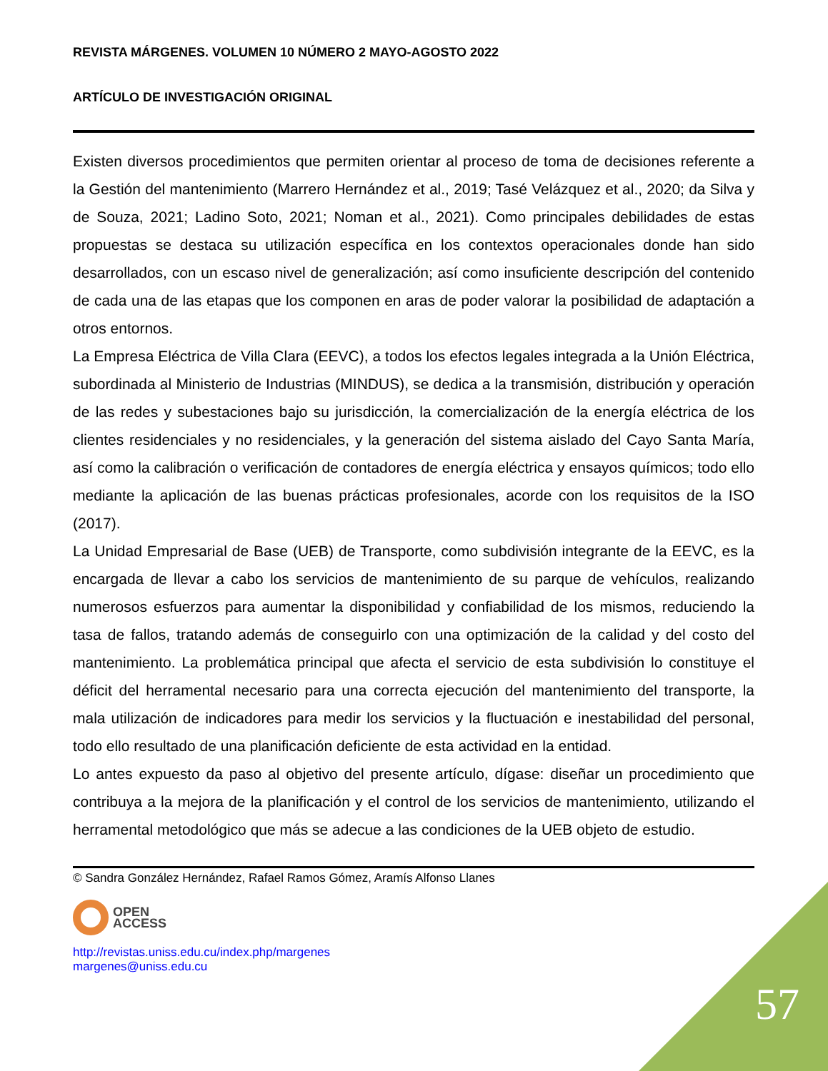REVISTA MÁRGENES. VOLUMEN 10 NÚMERO 2 MAYO-AGOSTO 2022
ARTÍCULO DE INVESTIGACIÓN ORIGINAL
Existen diversos procedimientos que permiten orientar al proceso de toma de decisiones referente a la Gestión del mantenimiento (Marrero Hernández et al., 2019; Tasé Velázquez et al., 2020; da Silva y de Souza, 2021; Ladino Soto, 2021; Noman et al., 2021). Como principales debilidades de estas propuestas se destaca su utilización específica en los contextos operacionales donde han sido desarrollados, con un escaso nivel de generalización; así como insuficiente descripción del contenido de cada una de las etapas que los componen en aras de poder valorar la posibilidad de adaptación a otros entornos.
La Empresa Eléctrica de Villa Clara (EEVC), a todos los efectos legales integrada a la Unión Eléctrica, subordinada al Ministerio de Industrias (MINDUS), se dedica a la transmisión, distribución y operación de las redes y subestaciones bajo su jurisdicción, la comercialización de la energía eléctrica de los clientes residenciales y no residenciales, y la generación del sistema aislado del Cayo Santa María, así como la calibración o verificación de contadores de energía eléctrica y ensayos químicos; todo ello mediante la aplicación de las buenas prácticas profesionales, acorde con los requisitos de la ISO (2017).
La Unidad Empresarial de Base (UEB) de Transporte, como subdivisión integrante de la EEVC, es la encargada de llevar a cabo los servicios de mantenimiento de su parque de vehículos, realizando numerosos esfuerzos para aumentar la disponibilidad y confiabilidad de los mismos, reduciendo la tasa de fallos, tratando además de conseguirlo con una optimización de la calidad y del costo del mantenimiento. La problemática principal que afecta el servicio de esta subdivisión lo constituye el déficit del herramental necesario para una correcta ejecución del mantenimiento del transporte, la mala utilización de indicadores para medir los servicios y la fluctuación e inestabilidad del personal, todo ello resultado de una planificación deficiente de esta actividad en la entidad.
Lo antes expuesto da paso al objetivo del presente artículo, dígase: diseñar un procedimiento que contribuya a la mejora de la planificación y el control de los servicios de mantenimiento, utilizando el herramental metodológico que más se adecue a las condiciones de la UEB objeto de estudio.
© Sandra González Hernández, Rafael Ramos Gómez, Aramís Alfonso Llanes
OPEN
ACCESS
http://revistas.uniss.edu.cu/index.php/margenes
margenes@uniss.edu.cu
57